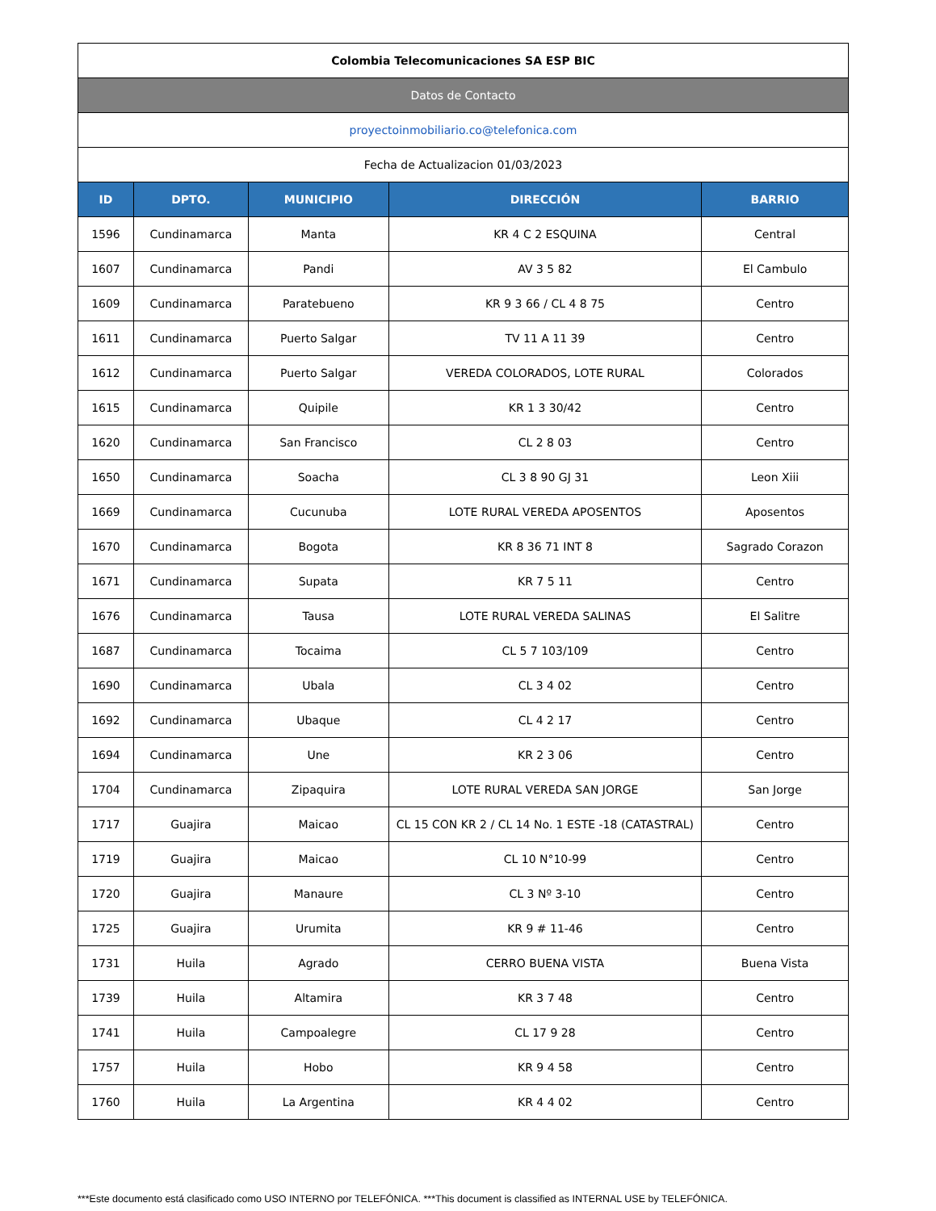| Colombia Telecomunicaciones SA ESP BIC | | | | |
| Datos de Contacto | | | | |
| proyectoinmobiliario.co@telefonica.com | | | | |
| Fecha de Actualizacion 01/03/2023 | | | | |
| ID | DPTO. | MUNICIPIO | DIRECCIÓN | BARRIO |
| 1596 | Cundinamarca | Manta | KR 4 C 2 ESQUINA | Central |
| 1607 | Cundinamarca | Pandi | AV 3 5 82 | El Cambulo |
| 1609 | Cundinamarca | Paratebueno | KR 9 3 66 / CL 4 8 75 | Centro |
| 1611 | Cundinamarca | Puerto Salgar | TV 11 A 11 39 | Centro |
| 1612 | Cundinamarca | Puerto Salgar | VEREDA COLORADOS, LOTE RURAL | Colorados |
| 1615 | Cundinamarca | Quipile | KR 1 3 30/42 | Centro |
| 1620 | Cundinamarca | San Francisco | CL 2 8 03 | Centro |
| 1650 | Cundinamarca | Soacha | CL 3 8 90 GJ 31 | Leon Xiii |
| 1669 | Cundinamarca | Cucunuba | LOTE RURAL VEREDA APOSENTOS | Aposentos |
| 1670 | Cundinamarca | Bogota | KR 8 36 71 INT 8 | Sagrado Corazon |
| 1671 | Cundinamarca | Supata | KR 7 5 11 | Centro |
| 1676 | Cundinamarca | Tausa | LOTE RURAL VEREDA SALINAS | El Salitre |
| 1687 | Cundinamarca | Tocaima | CL 5 7 103/109 | Centro |
| 1690 | Cundinamarca | Ubala | CL 3 4 02 | Centro |
| 1692 | Cundinamarca | Ubaque | CL 4 2 17 | Centro |
| 1694 | Cundinamarca | Une | KR 2 3 06 | Centro |
| 1704 | Cundinamarca | Zipaquira | LOTE RURAL VEREDA SAN JORGE | San Jorge |
| 1717 | Guajira | Maicao | CL 15 CON KR 2 / CL 14 No. 1 ESTE -18 (CATASTRAL) | Centro |
| 1719 | Guajira | Maicao | CL 10 N°10-99 | Centro |
| 1720 | Guajira | Manaure | CL 3 Nº 3-10 | Centro |
| 1725 | Guajira | Urumita | KR 9 # 11-46 | Centro |
| 1731 | Huila | Agrado | CERRO BUENA VISTA | Buena Vista |
| 1739 | Huila | Altamira | KR 3 7 48 | Centro |
| 1741 | Huila | Campoalegre | CL 17 9 28 | Centro |
| 1757 | Huila | Hobo | KR 9 4 58 | Centro |
| 1760 | Huila | La Argentina | KR 4 4 02 | Centro |
***Este documento está clasificado como USO INTERNO por TELEFÓNICA. ***This document is classified as INTERNAL USE by TELEFÓNICA.